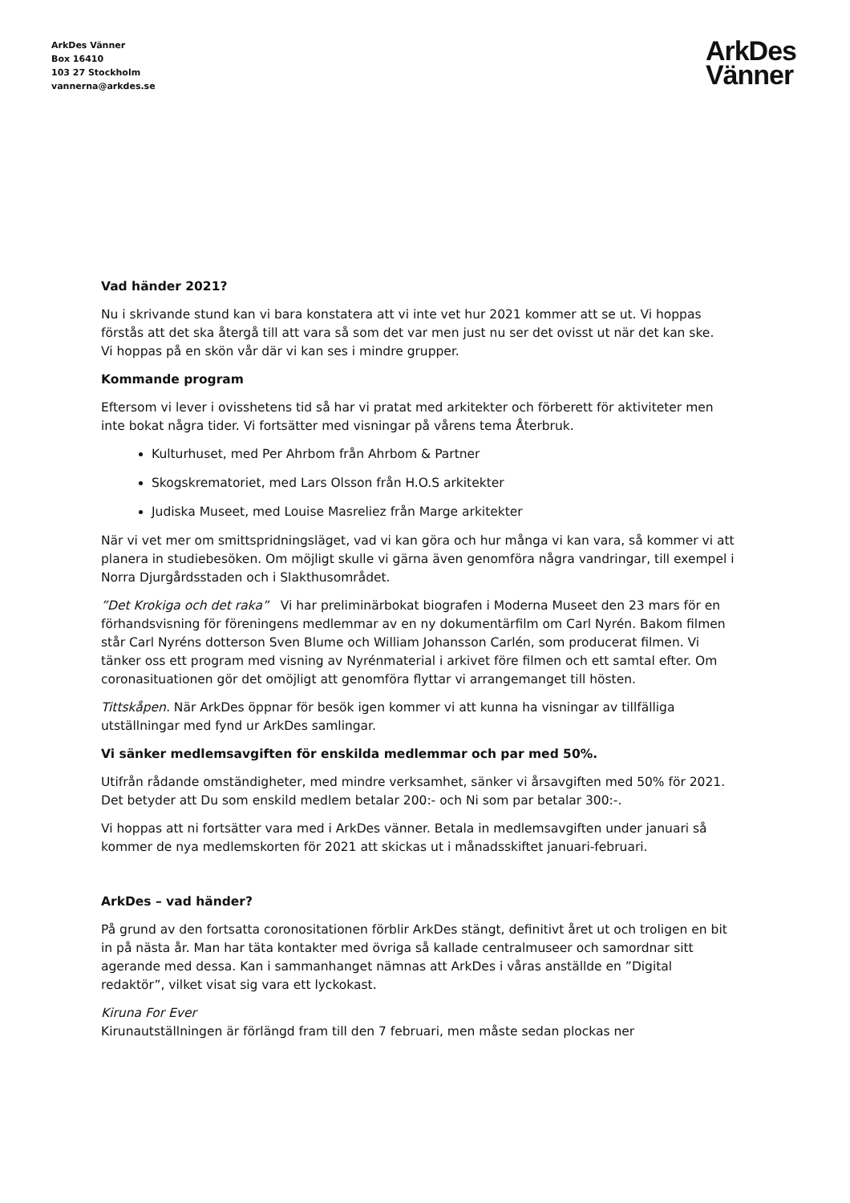ArkDes Vänner
Box 16410
103 27 Stockholm
vannerna@arkdes.se
ArkDes
Vänner
Vad händer 2021?
Nu i skrivande stund kan vi bara konstatera att vi inte vet hur 2021 kommer att se ut. Vi hoppas förstås att det ska återgå till att vara så som det var men just nu ser det ovisst ut när det kan ske. Vi hoppas på en skön vår där vi kan ses i mindre grupper.
Kommande program
Eftersom vi lever i ovisshetens tid så har vi pratat med arkitekter och förberett för aktiviteter men inte bokat några tider. Vi fortsätter med visningar på vårens tema Återbruk.
Kulturhuset, med Per Ahrbom från Ahrbom & Partner
Skogskrematoriet, med Lars Olsson från H.O.S arkitekter
Judiska Museet, med Louise Masreliez från Marge arkitekter
När vi vet mer om smittspridningsläget, vad vi kan göra och hur många vi kan vara, så kommer vi att planera in studiebesöken. Om möjligt skulle vi gärna även genomföra några vandringar, till exempel i Norra Djurgårdsstaden och i Slakthusområdet.
”Det Krokiga och det raka” Vi har preliminärbokat biografen i Moderna Museet den 23 mars för en förhandsvisning för föreningens medlemmar av en ny dokumentärfilm om Carl Nyrén. Bakom filmen står Carl Nyréns dotterson Sven Blume och William Johansson Carlén, som producerat filmen. Vi tänker oss ett program med visning av Nyrénmaterial i arkivet före filmen och ett samtal efter. Om coronasituationen gör det omöjligt att genomföra flyttar vi arrangemanget till hösten.
Tittskåpen. När ArkDes öppnar för besök igen kommer vi att kunna ha visningar av tillfälliga utställningar med fynd ur ArkDes samlingar.
Vi sänker medlemsavgiften för enskilda medlemmar och par med 50%.
Utifrån rådande omständigheter, med mindre verksamhet, sänker vi årsavgiften med 50% för 2021. Det betyder att Du som enskild medlem betalar 200:- och Ni som par betalar 300:-.
Vi hoppas att ni fortsätter vara med i ArkDes vänner. Betala in medlemsavgiften under januari så kommer de nya medlemskorten för 2021 att skickas ut i månadsskiftet januari-februari.
ArkDes – vad händer?
På grund av den fortsatta coronositationen förblir ArkDes stängt, definitivt året ut och troligen en bit in på nästa år. Man har täta kontakter med övriga så kallade centralmuseer och samordnar sitt agerande med dessa. Kan i sammanhanget nämnas att ArkDes i våras anställde en ”Digital redaktör”, vilket visat sig vara ett lyckokast.
Kiruna For Ever
Kirunautställningen är förlängd fram till den 7 februari, men måste sedan plockas ner